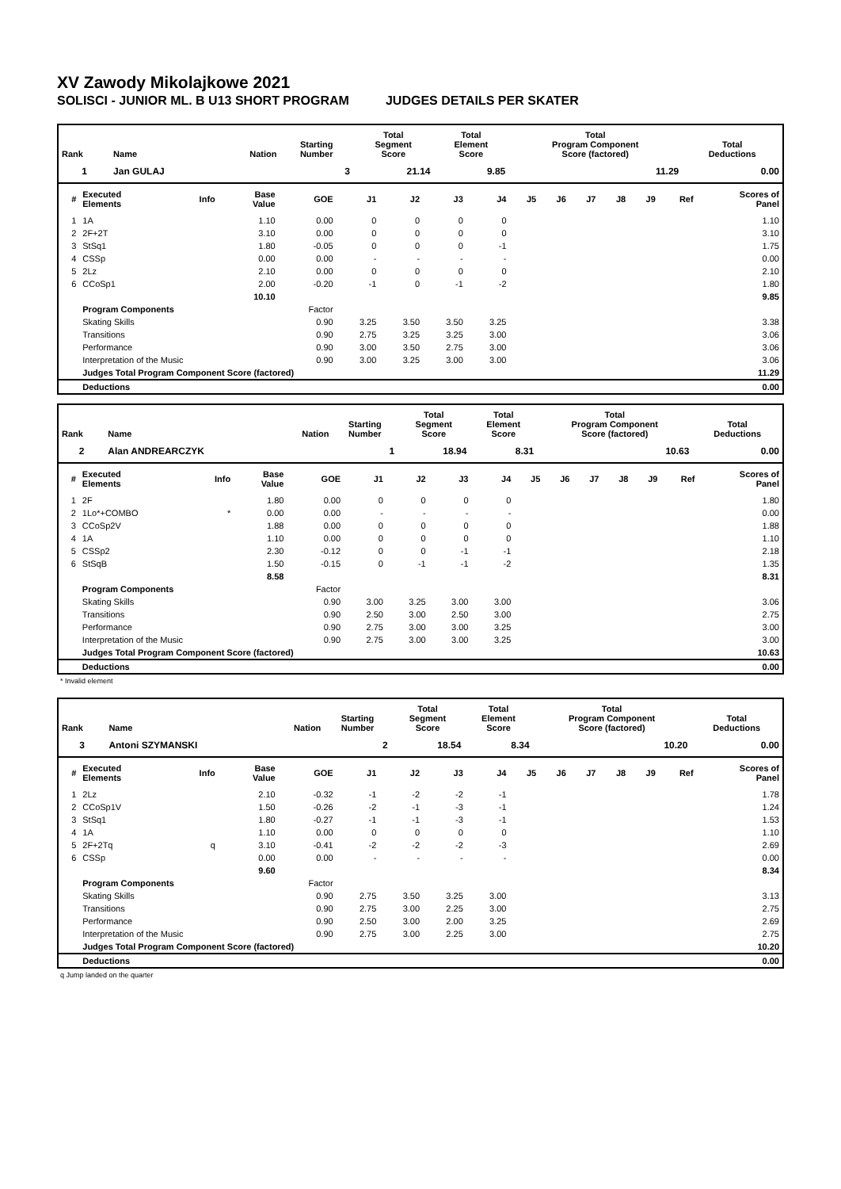XV Zawody Mikolajkowe 2021
SOLISCI - JUNIOR ML. B U13 SHORT PROGRAM JUDGES DETAILS PER SKATER
| Rank | Name | Nation | Starting Number | Total Segment Score | Total Element Score | Total Program Component Score (factored) | Total Deductions |
| --- | --- | --- | --- | --- | --- | --- | --- |
| 1 | Jan GULAJ | | 3 | 21.14 | 9.85 | 11.29 | 0.00 |
| # | Executed Elements | Info | Base Value | GOE | J1 | J2 | J3 | J4 | J5 | J6 | J7 | J8 | J9 | Ref | Scores of Panel |
| --- | --- | --- | --- | --- | --- | --- | --- | --- | --- | --- | --- | --- | --- | --- | --- |
| 1 | 1A | | 1.10 | 0.00 | 0 | 0 | 0 | 0 | | | | | | | 1.10 |
| 2 | 2F+2T | | 3.10 | 0.00 | 0 | 0 | 0 | 0 | | | | | | | 3.10 |
| 3 | StSq1 | | 1.80 | -0.05 | 0 | 0 | 0 | -1 | | | | | | | 1.75 |
| 4 | CSSp | | 0.00 | 0.00 | - | - | - | - | | | | | | | 0.00 |
| 5 | 2Lz | | 2.10 | 0.00 | 0 | 0 | 0 | 0 | | | | | | | 2.10 |
| 6 | CCoSp1 | | 2.00 | -0.20 | -1 | 0 | -1 | -2 | | | | | | | 1.80 |
| | | | 10.10 | | | | | | | | | | | | 9.85 |
| | Program Components | | | Factor | | | | | | | | | | | |
| | Skating Skills | | | 0.90 | 3.25 | 3.50 | 3.50 | 3.25 | | | | | | | 3.38 |
| | Transitions | | | 0.90 | 2.75 | 3.25 | 3.25 | 3.00 | | | | | | | 3.06 |
| | Performance | | | 0.90 | 3.00 | 3.50 | 2.75 | 3.00 | | | | | | | 3.06 |
| | Interpretation of the Music | | | 0.90 | 3.00 | 3.25 | 3.00 | 3.00 | | | | | | | 3.06 |
| | Judges Total Program Component Score (factored) | | | | | | | | | | | | | | 11.29 |
| | Deductions | | | | | | | | | | | | | | 0.00 |
| Rank | Name | Nation | Starting Number | Total Segment Score | Total Element Score | Total Program Component Score (factored) | Total Deductions |
| --- | --- | --- | --- | --- | --- | --- | --- |
| 2 | Alan ANDREARCZYK | | 1 | 18.94 | 8.31 | 10.63 | 0.00 |
| # | Executed Elements | Info | Base Value | GOE | J1 | J2 | J3 | J4 | J5 | J6 | J7 | J8 | J9 | Ref | Scores of Panel |
| --- | --- | --- | --- | --- | --- | --- | --- | --- | --- | --- | --- | --- | --- | --- | --- |
| 1 | 2F | | 1.80 | 0.00 | 0 | 0 | 0 | 0 | | | | | | | 1.80 |
| 2 | 1Lo*+COMBO | * | 0.00 | 0.00 | - | - | - | - | | | | | | | 0.00 |
| 3 | CCoSp2V | | 1.88 | 0.00 | 0 | 0 | 0 | 0 | | | | | | | 1.88 |
| 4 | 1A | | 1.10 | 0.00 | 0 | 0 | 0 | 0 | | | | | | | 1.10 |
| 5 | CSSp2 | | 2.30 | -0.12 | 0 | 0 | -1 | -1 | | | | | | | 2.18 |
| 6 | StSqB | | 1.50 | -0.15 | 0 | -1 | -1 | -2 | | | | | | | 1.35 |
| | | | 8.58 | | | | | | | | | | | | 8.31 |
| | Program Components | | | Factor | | | | | | | | | | | |
| | Skating Skills | | | 0.90 | 3.00 | 3.25 | 3.00 | 3.00 | | | | | | | 3.06 |
| | Transitions | | | 0.90 | 2.50 | 3.00 | 2.50 | 3.00 | | | | | | | 2.75 |
| | Performance | | | 0.90 | 2.75 | 3.00 | 3.00 | 3.25 | | | | | | | 3.00 |
| | Interpretation of the Music | | | 0.90 | 2.75 | 3.00 | 3.00 | 3.25 | | | | | | | 3.00 |
| | Judges Total Program Component Score (factored) | | | | | | | | | | | | | | 10.63 |
| | Deductions | | | | | | | | | | | | | | 0.00 |
* Invalid element
| Rank | Name | Nation | Starting Number | Total Segment Score | Total Element Score | Total Program Component Score (factored) | Total Deductions |
| --- | --- | --- | --- | --- | --- | --- | --- |
| 3 | Antoni SZYMANSKI | | 2 | 18.54 | 8.34 | 10.20 | 0.00 |
| # | Executed Elements | Info | Base Value | GOE | J1 | J2 | J3 | J4 | J5 | J6 | J7 | J8 | J9 | Ref | Scores of Panel |
| --- | --- | --- | --- | --- | --- | --- | --- | --- | --- | --- | --- | --- | --- | --- | --- |
| 1 | 2Lz | | 2.10 | -0.32 | -1 | -2 | -2 | -1 | | | | | | | 1.78 |
| 2 | CCoSp1V | | 1.50 | -0.26 | -2 | -1 | -3 | -1 | | | | | | | 1.24 |
| 3 | StSq1 | | 1.80 | -0.27 | -1 | -1 | -3 | -1 | | | | | | | 1.53 |
| 4 | 1A | | 1.10 | 0.00 | 0 | 0 | 0 | 0 | | | | | | | 1.10 |
| 5 | 2F+2Tq | q | 3.10 | -0.41 | -2 | -2 | -2 | -3 | | | | | | | 2.69 |
| 6 | CSSp | | 0.00 | 0.00 | - | - | - | - | | | | | | | 0.00 |
| | | | 9.60 | | | | | | | | | | | | 8.34 |
| | Program Components | | | Factor | | | | | | | | | | | |
| | Skating Skills | | | 0.90 | 2.75 | 3.50 | 3.25 | 3.00 | | | | | | | 3.13 |
| | Transitions | | | 0.90 | 2.75 | 3.00 | 2.25 | 3.00 | | | | | | | 2.75 |
| | Performance | | | 0.90 | 2.50 | 3.00 | 2.00 | 3.25 | | | | | | | 2.69 |
| | Interpretation of the Music | | | 0.90 | 2.75 | 3.00 | 2.25 | 3.00 | | | | | | | 2.75 |
| | Judges Total Program Component Score (factored) | | | | | | | | | | | | | | 10.20 |
| | Deductions | | | | | | | | | | | | | | 0.00 |
q Jump landed on the quarter